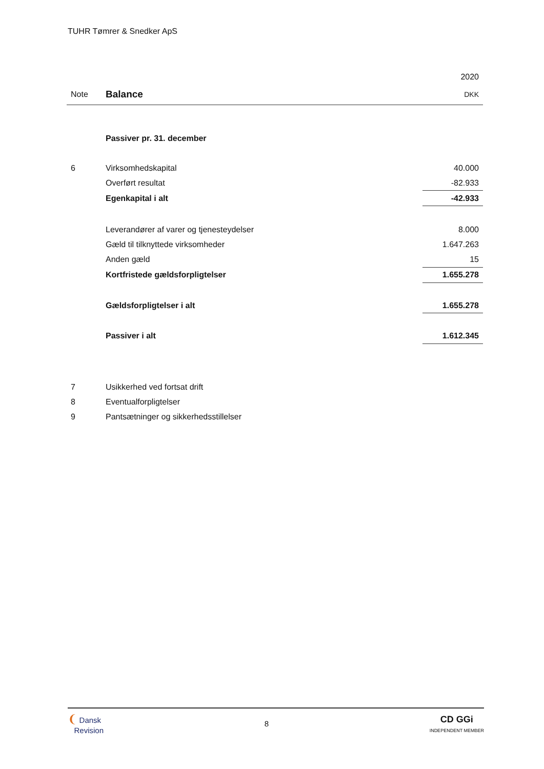TUHR Tømrer & Snedker ApS
| | | 2020 |
| Note | Balance | DKK |
| | Passiver pr. 31. december | |
| 6 | Virksomhedskapital | 40.000 |
| | Overført resultat | -82.933 |
| | Egenkapital i alt | -42.933 |
| | Leverandører af varer og tjenesteydelser | 8.000 |
| | Gæld til tilknyttede virksomheder | 1.647.263 |
| | Anden gæld | 15 |
| | Kortfristede gældsforpligtelser | 1.655.278 |
| | Gældsforpligtelser i alt | 1.655.278 |
| | Passiver i alt | 1.612.345 |
| 7 | Usikkerhed ved fortsat drift | |
| 8 | Eventualforpligtelser | |
| 9 | Pantsætninger og sikkerhedsstillelser | |
❨ Dansk
Revision
8
CD GGi
INDEPENDENT MEMBER